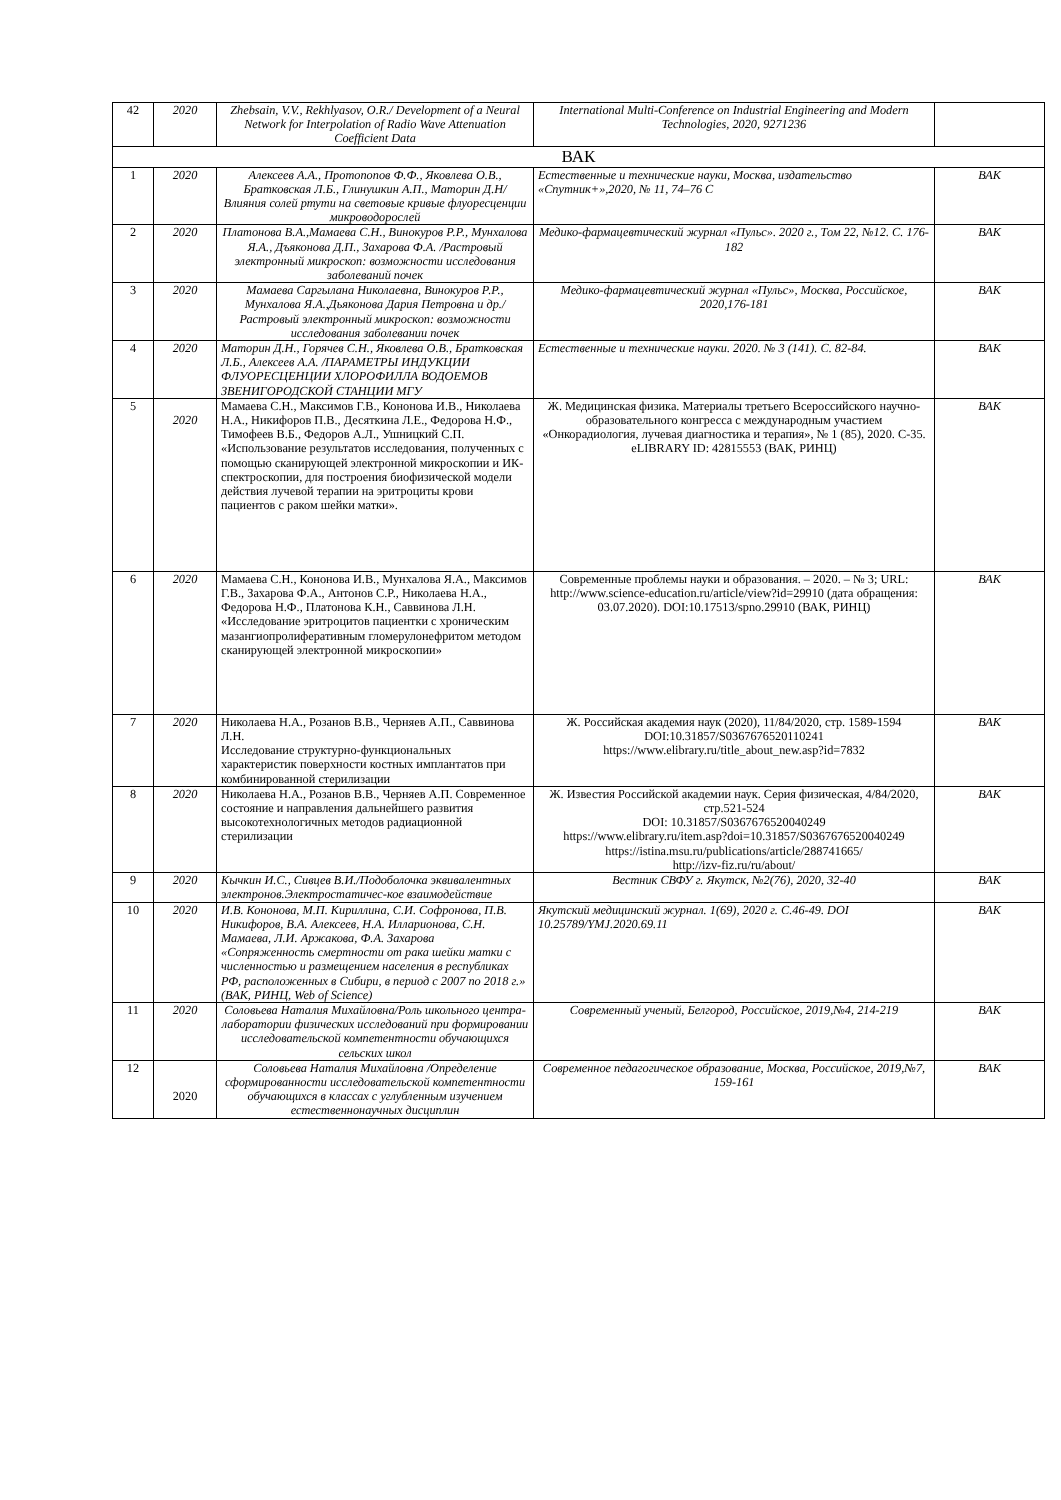| 42 | 2020 | Zhebsain, V.V., Rekhlyasov, O.R./ Development of a Neural Network for Interpolation of Radio Wave Attenuation Coefficient Data | International Multi-Conference on Industrial Engineering and Modern Technologies, 2020, 9271236 | |
| ВАК | | | | |
| 1 | 2020 | Алексеев А.А., Протопопов Ф.Ф., Яковлева О.В., Братковская Л.Б., Глинушкин А.П., Маторин Д.Н/ Влияния солей ртути на световые кривые флуоресценции микроводорослей | Естественные и технические науки, Москва, издательство «Спутник+»,2020, № 11, 74–76 С | ВАК |
| 2 | 2020 | Платонова В.А.,Мамаева С.Н., Винокуров Р.Р., Мунхалова Я.А., Дъяконова Д.П., Захарова Ф.А. /Растровый электронный микроскоп: возможности исследования заболеваний почек | Медико-фармацевтический журнал «Пульс». 2020 г., Том 22, №12. С. 176-182 | ВАК |
| 3 | 2020 | Мамаева Саргылана Николаевна, Винокуров Р.Р., Мунхалова Я.А.,Дьяконова Дария Петровна и др./Растровый электронный микроскоп: возможности исследования заболевании почек | Медико-фармацевтический журнал «Пульс», Москва, Российское, 2020,176-181 | ВАК |
| 4 | 2020 | Маторин Д.Н., Горячев С.Н., Яковлева О.В., Братковская Л.Б., Алексеев А.А. /ПАРАМЕТРЫ ИНДУКЦИИ ФЛУОРЕСЦЕНЦИИ ХЛОРОФИЛЛА ВОДОЕМОВ ЗВЕНИГОРОДСКОЙ СТАНЦИИ МГУ | Естественные и технические науки. 2020. № 3 (141). С. 82-84. | ВАК |
| 5 | 2020 | Мамаева С.Н., Максимов Г.В., Кононова И.В., Николаева Н.А., Никифоров П.В., Десяткина Л.Е., Федорова Н.Ф., Тимофеев В.Б., Федоров А.Л., Ушницкий С.П. «Использование результатов исследования, полученных с помощью сканирующей электронной микроскопии и ИК-спектроскопии, для построения биофизической модели действия лучевой терапии на эритроциты крови пациентов с раком шейки матки». | Ж. Медицинская физика. Материалы третьего Всероссийского научно-образовательного конгресса с международным участием «Онкорадиология, лучевая диагностика и терапия», № 1 (85), 2020. С-35. eLIBRARY ID: 42815553 (ВАК, РИНЦ) | ВАК |
| 6 | 2020 | Мамаева С.Н., Кононова И.В., Мунхалова Я.А., Максимов Г.В., Захарова Ф.А., Антонов С.Р., Николаева Н.А., Федорова Н.Ф., Платонова К.Н., Саввинова Л.Н. «Исследование эритроцитов пациентки с хроническим мазангиопролиферативным гломерулонефритом методом сканирующей электронной микроскопии» | Современные проблемы науки и образования. – 2020. – № 3; URL: http://www.science-education.ru/article/view?id=29910 (дата обращения: 03.07.2020). DOI:10.17513/spno.29910 (ВАК, РИНЦ) | ВАК |
| 7 | 2020 | Николаева Н.А., Розанов В.В., Черняев А.П., Саввинова Л.Н. Исследование структурно-функциональных характеристик поверхности костных имплантатов при комбинированной стерилизации | Ж. Российская академия наук (2020), 11/84/2020, стр. 1589-1594 DOI:10.31857/S0367676520110241 https://www.elibrary.ru/title_about_new.asp?id=7832 | ВАК |
| 8 | 2020 | Николаева Н.А., Розанов В.В., Черняев А.П. Современное состояние и направления дальнейшего развития высокотехнологичных методов радиационной стерилизации | Ж. Известия Российской академии наук. Серия физическая, 4/84/2020, стр.521-524 DOI: 10.31857/S0367676520040249 https://www.elibrary.ru/item.asp?doi=10.31857/S0367676520040249 https://istina.msu.ru/publications/article/288741665/ http://izv-fiz.ru/ru/about/ | ВАК |
| 9 | 2020 | Кычкин И.С., Сивцев В.И./Подоболочка эквивалентных электронов.Электростатичес-кое взаимодействие | Вестник СВФУ г. Якутск, №2(76), 2020, 32-40 | ВАК |
| 10 | 2020 | И.В. Кононова, М.П. Кириллина, С.И. Софронова, П.В. Никифоров, В.А. Алексеев, Н.А. Илларионова, С.Н. Мамаева, Л.И. Аржакова, Ф.А. Захарова «Сопряженность смертности от рака шейки матки с численностью и размещением населения в республиках РФ, расположенных в Сибири, в период с 2007 по 2018 г.» (ВАК, РИНЦ, Web of Science) | Якутский медицинский журнал. 1(69), 2020 г. С.46-49. DOI 10.25789/YMJ.2020.69.11 | ВАК |
| 11 | 2020 | Соловьева Наталия Михайловна/Роль школьного центра-лаборатории физических исследований при формировании исследовательской компетентности обучающихся сельских школ | Современный ученый, Белгород, Российское, 2019,№4, 214-219 | ВАК |
| 12 | 2020 | Соловьева Наталия Михайловна /Определение сформированности исследовательской компетентности обучающихся в классах с углубленным изучением естественнонаучных дисциплин | Современное педагогическое образование, Москва, Российское, 2019,№7, 159-161 | ВАК |